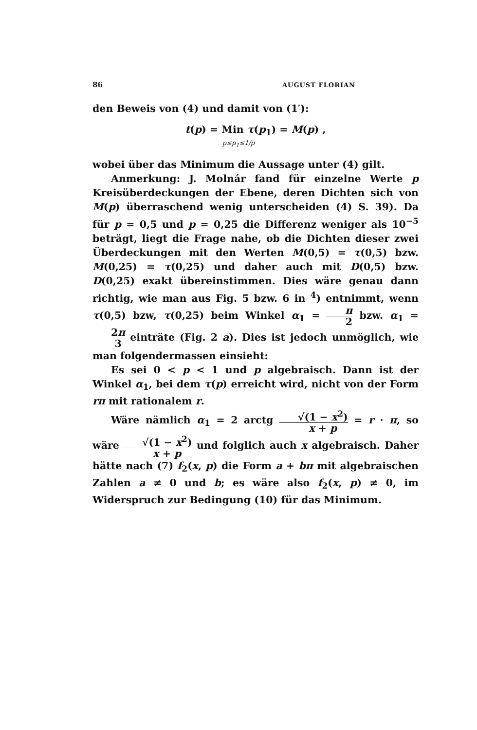86 AUGUST FLORIAN
den Beweis von (4) und damit von (1′):
t(p) = Min τ(p<sub>1</sub>) = M(p) ,
p≤p<sub>1</sub>≤1/p
wobei über das Minimum die Aussage unter (4) gilt.
Anmerkung: J. Molnár fand für einzelne Werte p Kreisüberdeckungen der Ebene, deren Dichten sich von M(p) überraschend wenig unterscheiden (4) S. 39). Da für p = 0,5 und p = 0,25 die Differenz weniger als 10<sup>−5</sup> beträgt, liegt die Frage nahe, ob die Dichten dieser zwei Überdeckungen mit den Werten M(0,5) = τ(0,5) bzw. M(0,25) = τ(0,25) und daher auch mit D(0,5) bzw. D(0,25) exakt übereinstimmen. Dies wäre genau dann richtig, wie man aus Fig. 5 bzw. 6 in <sup>4</sup>) entnimmt, wenn τ(0,5) bzw, τ(0,25) beim Winkel α<sub>1</sub> = π 2 bzw. α<sub>1</sub> = 2π 3 einträte (Fig. 2 a). Dies ist jedoch unmöglich, wie man folgendermassen einsieht:
Es sei 0 < p < 1 und p algebraisch. Dann ist der Winkel α<sub>1</sub>, bei dem τ(p) erreicht wird, nicht von der Form rπ mit rationalem r.
Wäre nämlich α<sub>1</sub> = 2 arctg √(1 − x<sup>2</sup>) x + p = r · π, so wäre √(1 − x<sup>2</sup>) x + p und folglich auch x algebraisch. Daher hätte nach (7) f<sub>2</sub>(x, p) die Form a + bπ mit algebraischen Zahlen a ≠ 0 und b; es wäre also f<sub>2</sub>(x, p) ≠ 0, im Widerspruch zur Bedingung (10) für das Minimum.